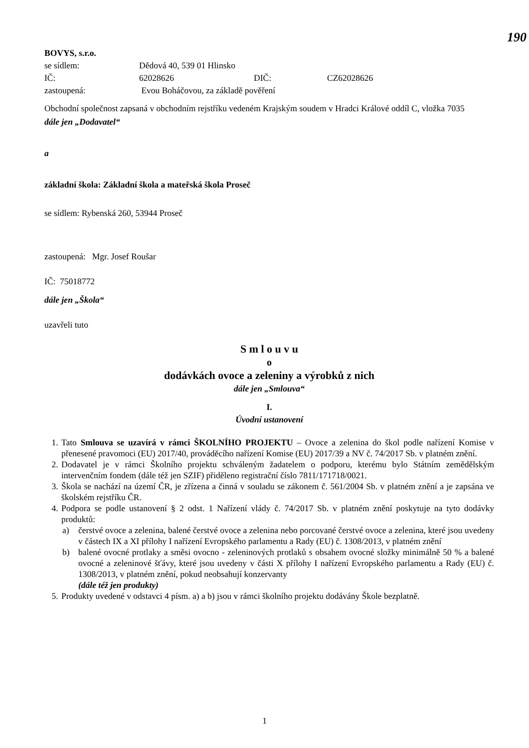190
BOVYS, s.r.o.
se sídlem: Dědová 40, 539 01 Hlinsko
IČ: 62028626 DIČ: CZ62028626
zastoupená: Evou Boháčovou, za základě pověření
Obchodní společnost zapsaná v obchodním rejstříku vedeném Krajským soudem v Hradci Králové oddíl C, vložka 7035
dále jen „Dodavatel“
a
základní škola: Základní škola a mateřská škola Proseč
se sídlem: Rybenská 260, 53944 Proseč
zastoupená: Mgr. Josef Roušar
IČ: 75018772
dále jen „Škola“
uzavřeli tuto
S m l o u v u
o
dodávkách ovoce a zeleniny a výrobků z nich
dále jen „Smlouva“
I.
Úvodní ustanovení
1. Tato Smlouva se uzavírá v rámci ŠKOLNÍHO PROJEKTU – Ovoce a zelenina do škol podle nařízení Komise v přenesené pravomoci (EU) 2017/40, prováděcího nařízení Komise (EU) 2017/39 a NV č. 74/2017 Sb. v platném znění.
2. Dodavatel je v rámci Školního projektu schváleným žadatelem o podporu, kterému bylo Státním zemědělským intervenčním fondem (dále též jen SZIF) přiděleno registrační číslo 7811/171718/0021.
3. Škola se nachází na území ČR, je zřízena a činná v souladu se zákonem č. 561/2004 Sb. v platném znění a je zapsána ve školském rejstříku ČR.
4. Podpora se podle ustanovení § 2 odst. 1 Nařízení vlády č. 74/2017 Sb. v platném znění poskytuje na tyto dodávky produktů:
a) čerstvé ovoce a zelenina, balené čerstvé ovoce a zelenina nebo porcované čerstvé ovoce a zelenina, které jsou uvedeny v částech IX a XI přílohy I nařízení Evropského parlamentu a Rady (EU) č. 1308/2013, v platném znění
b) balené ovocné protlaky a směsi ovocno - zeleninových protlaků s obsahem ovocné složky minimálně 50 % a balené ovocné a zeleninové šťávy, které jsou uvedeny v části X přílohy I nařízení Evropského parlamentu a Rady (EU) č. 1308/2013, v platném znění, pokud neobsahují konzervanty
(dále též jen produkty)
5. Produkty uvedené v odstavci 4 písm. a) a b) jsou v rámci školního projektu dodávány Škole bezplatně.
1